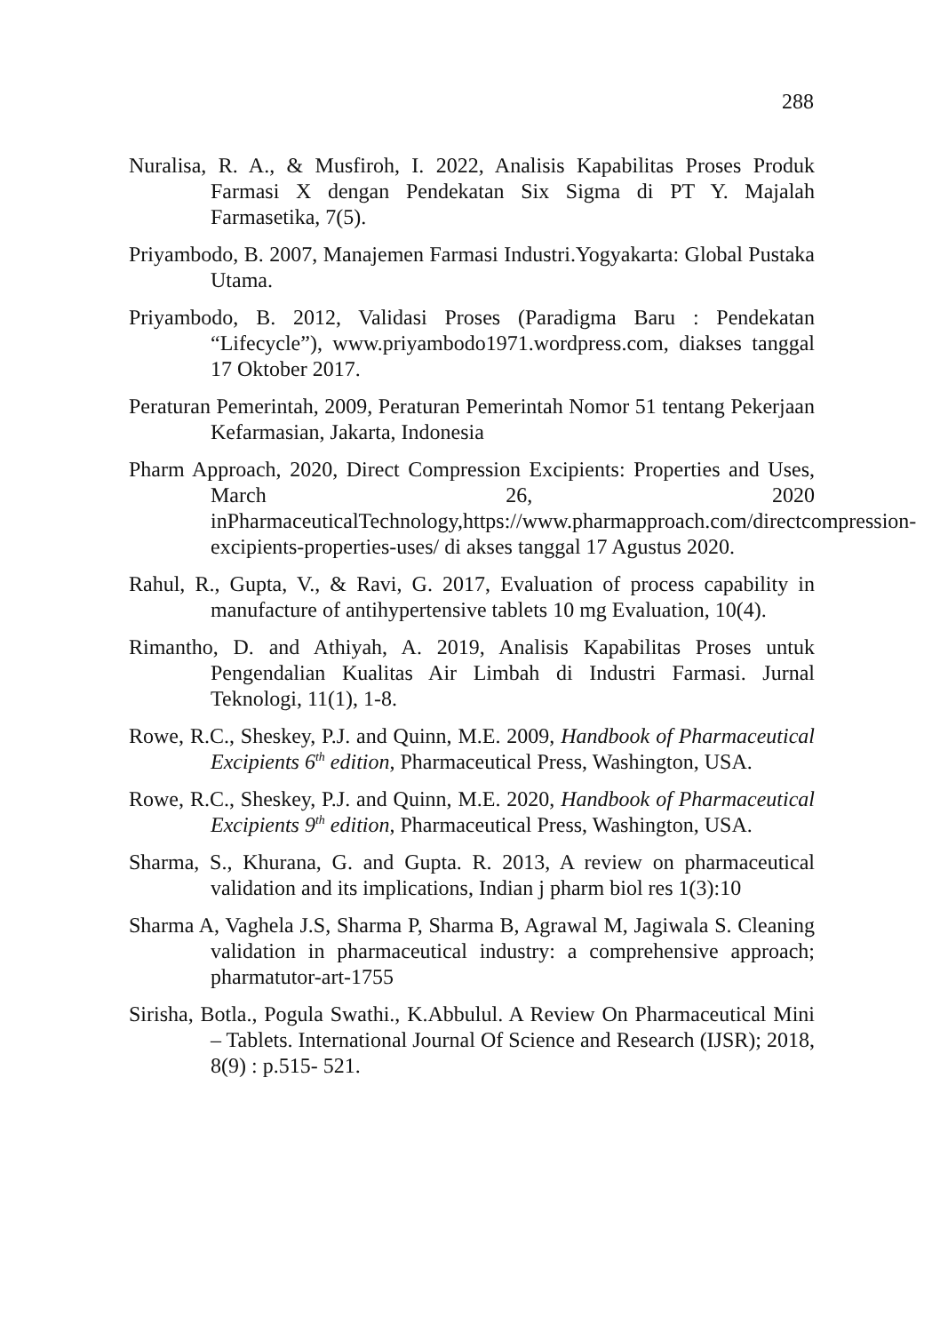288
Nuralisa, R. A., & Musfiroh, I. 2022, Analisis Kapabilitas Proses Produk Farmasi X dengan Pendekatan Six Sigma di PT Y. Majalah Farmasetika, 7(5).
Priyambodo, B. 2007, Manajemen Farmasi Industri.Yogyakarta: Global Pustaka Utama.
Priyambodo, B. 2012, Validasi Proses (Paradigma Baru : Pendekatan “Lifecycle”), www.priyambodo1971.wordpress.com, diakses tanggal 17 Oktober 2017.
Peraturan Pemerintah, 2009, Peraturan Pemerintah Nomor 51 tentang Pekerjaan Kefarmasian, Jakarta, Indonesia
Pharm Approach, 2020, Direct Compression Excipients: Properties and Uses, March 26, 2020 inPharmaceuticalTechnology,https://www.pharmapproach.com/directcompression-excipients-properties-uses/ di akses tanggal 17 Agustus 2020.
Rahul, R., Gupta, V., & Ravi, G. 2017, Evaluation of process capability in manufacture of antihypertensive tablets 10 mg Evaluation, 10(4).
Rimantho, D. and Athiyah, A. 2019, Analisis Kapabilitas Proses untuk Pengendalian Kualitas Air Limbah di Industri Farmasi. Jurnal Teknologi, 11(1), 1-8.
Rowe, R.C., Sheskey, P.J. and Quinn, M.E. 2009, Handbook of Pharmaceutical Excipients 6<sup>th</sup> edition, Pharmaceutical Press, Washington, USA.
Rowe, R.C., Sheskey, P.J. and Quinn, M.E. 2020, Handbook of Pharmaceutical Excipients 9<sup>th</sup> edition, Pharmaceutical Press, Washington, USA.
Sharma, S., Khurana, G. and Gupta. R. 2013, A review on pharmaceutical validation and its implications, Indian j pharm biol res 1(3):10
Sharma A, Vaghela J.S, Sharma P, Sharma B, Agrawal M, Jagiwala S. Cleaning validation in pharmaceutical industry: a comprehensive approach; pharmatutor-art-1755
Sirisha, Botla., Pogula Swathi., K.Abbulul. A Review On Pharmaceutical Mini – Tablets. International Journal Of Science and Research (IJSR); 2018, 8(9) : p.515- 521.